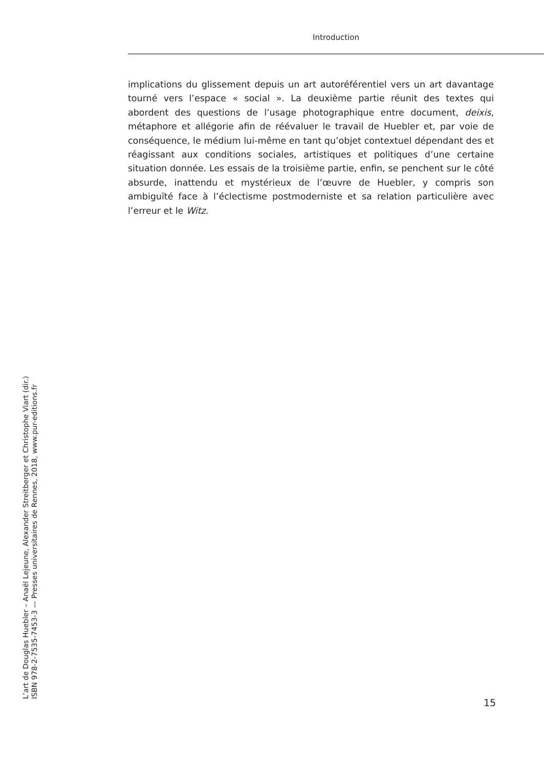Introduction
implications du glissement depuis un art autoréférentiel vers un art davantage tourné vers l’espace « social ». La deuxième partie réunit des textes qui abordent des questions de l’usage photographique entre document, deixis, métaphore et allégorie afin de réévaluer le travail de Huebler et, par voie de conséquence, le médium lui-même en tant qu’objet contextuel dépendant des et réagissant aux conditions sociales, artistiques et politiques d’une certaine situation donnée. Les essais de la troisième partie, enfin, se penchent sur le côté absurde, inattendu et mystérieux de l’œuvre de Huebler, y compris son ambiguïté face à l’éclectisme postmoderniste et sa relation particulière avec l’erreur et le Witz.
L’art de Douglas Huebler – Anaël Lejeune, Alexander Streitberger et Christophe Viart (dir.)
ISBN 978-2-7535-7453-3 — Presses universitaires de Rennes, 2018, www.pur-editions.fr
15